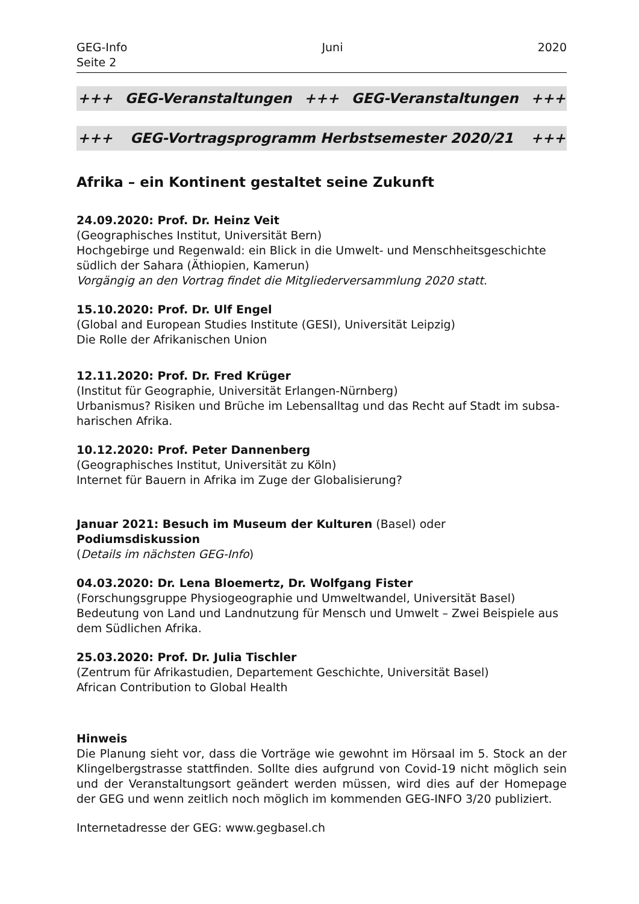GEG-Info Juni 2020
Seite 2
+++ GEG-Veranstaltungen +++ GEG-Veranstaltungen +++
+++ GEG-Vortragsprogramm Herbstsemester 2020/21 +++
Afrika – ein Kontinent gestaltet seine Zukunft
24.09.2020: Prof. Dr. Heinz Veit
(Geographisches Institut, Universität Bern)
Hochgebirge und Regenwald: ein Blick in die Umwelt- und Menschheitsgeschichte südlich der Sahara (Äthiopien, Kamerun)
Vorgängig an den Vortrag findet die Mitgliederversammlung 2020 statt.
15.10.2020: Prof. Dr. Ulf Engel
(Global and European Studies Institute (GESI), Universität Leipzig)
Die Rolle der Afrikanischen Union
12.11.2020: Prof. Dr. Fred Krüger
(Institut für Geographie, Universität Erlangen-Nürnberg)
Urbanismus? Risiken und Brüche im Lebensalltag und das Recht auf Stadt im subsa-harischen Afrika.
10.12.2020: Prof. Peter Dannenberg
(Geographisches Institut, Universität zu Köln)
Internet für Bauern in Afrika im Zuge der Globalisierung?
Januar 2021: Besuch im Museum der Kulturen (Basel) oder Podiumsdiskussion
(Details im nächsten GEG-Info)
04.03.2020: Dr. Lena Bloemertz, Dr. Wolfgang Fister
(Forschungsgruppe Physiogeographie und Umweltwandel, Universität Basel)
Bedeutung von Land und Landnutzung für Mensch und Umwelt – Zwei Beispiele aus dem Südlichen Afrika.
25.03.2020: Prof. Dr. Julia Tischler
(Zentrum für Afrikastudien, Departement Geschichte, Universität Basel)
African Contribution to Global Health
Hinweis
Die Planung sieht vor, dass die Vorträge wie gewohnt im Hörsaal im 5. Stock an der Klingelbergstrasse stattfinden. Sollte dies aufgrund von Covid-19 nicht möglich sein und der Veranstaltungsort geändert werden müssen, wird dies auf der Homepage der GEG und wenn zeitlich noch möglich im kommenden GEG-INFO 3/20 publiziert.
Internetadresse der GEG: www.gegbasel.ch